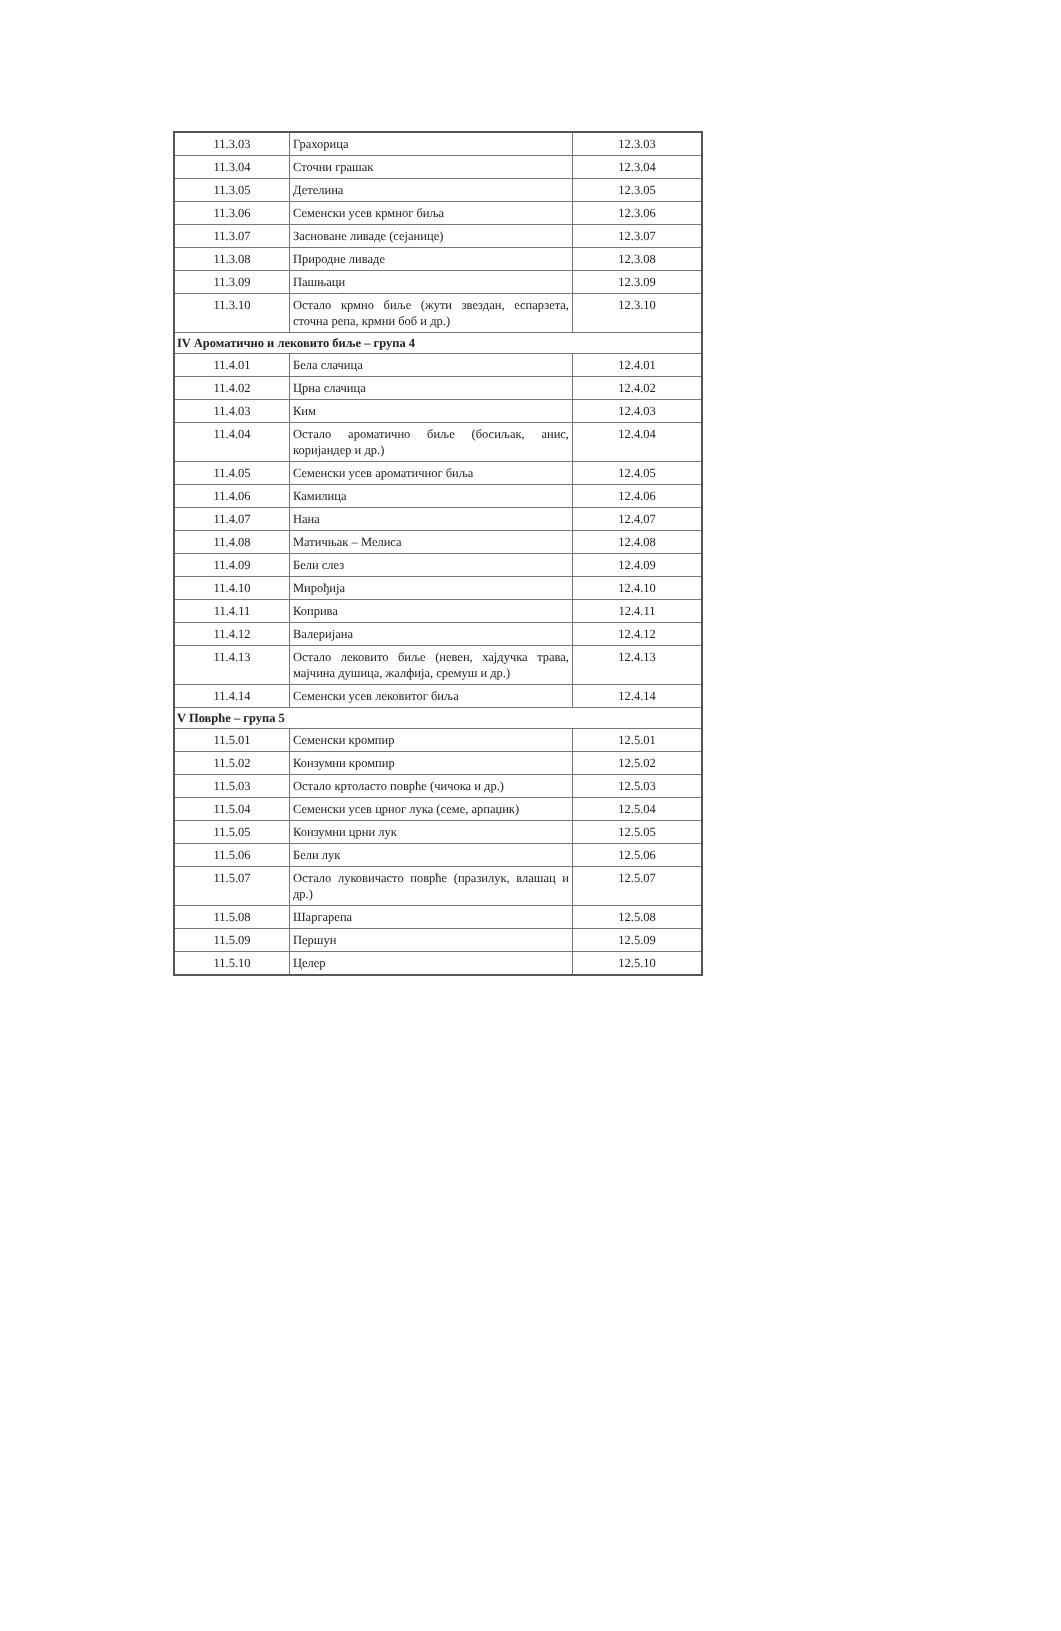| 11.3.03 | Грахорица | 12.3.03 |
| 11.3.04 | Сточни грашак | 12.3.04 |
| 11.3.05 | Детелина | 12.3.05 |
| 11.3.06 | Семенски усев крмног биља | 12.3.06 |
| 11.3.07 | Засноване ливаде (сејанице) | 12.3.07 |
| 11.3.08 | Природне ливаде | 12.3.08 |
| 11.3.09 | Пашњаци | 12.3.09 |
| 11.3.10 | Остало крмно биље (жути звездан, еспарзета, сточна репа, крмни боб и др.) | 12.3.10 |
| IV Ароматично и лековито биље – група 4 | | |
| 11.4.01 | Бела слачица | 12.4.01 |
| 11.4.02 | Црна слачица | 12.4.02 |
| 11.4.03 | Ким | 12.4.03 |
| 11.4.04 | Остало ароматично биље (босиљак, анис, коријандер и др.) | 12.4.04 |
| 11.4.05 | Семенски усев ароматичног биља | 12.4.05 |
| 11.4.06 | Камилица | 12.4.06 |
| 11.4.07 | Нана | 12.4.07 |
| 11.4.08 | Матичњак – Мелиса | 12.4.08 |
| 11.4.09 | Бели слез | 12.4.09 |
| 11.4.10 | Мирођија | 12.4.10 |
| 11.4.11 | Коприва | 12.4.11 |
| 11.4.12 | Валеријана | 12.4.12 |
| 11.4.13 | Остало лековито биље (невен, хајдучка трава, мајчина душица, жалфија, сремуш и др.) | 12.4.13 |
| 11.4.14 | Семенски усев лековитог биља | 12.4.14 |
| V Поврће – група 5 | | |
| 11.5.01 | Семенски кромпир | 12.5.01 |
| 11.5.02 | Конзумни кромпир | 12.5.02 |
| 11.5.03 | Остало кртоласто поврће (чичока и др.) | 12.5.03 |
| 11.5.04 | Семенски усев црног лука (семе, арпаџик) | 12.5.04 |
| 11.5.05 | Конзумни црни лук | 12.5.05 |
| 11.5.06 | Бели лук | 12.5.06 |
| 11.5.07 | Остало луковичасто поврће (празилук, влашац и др.) | 12.5.07 |
| 11.5.08 | Шаргарепа | 12.5.08 |
| 11.5.09 | Першун | 12.5.09 |
| 11.5.10 | Целер | 12.5.10 |